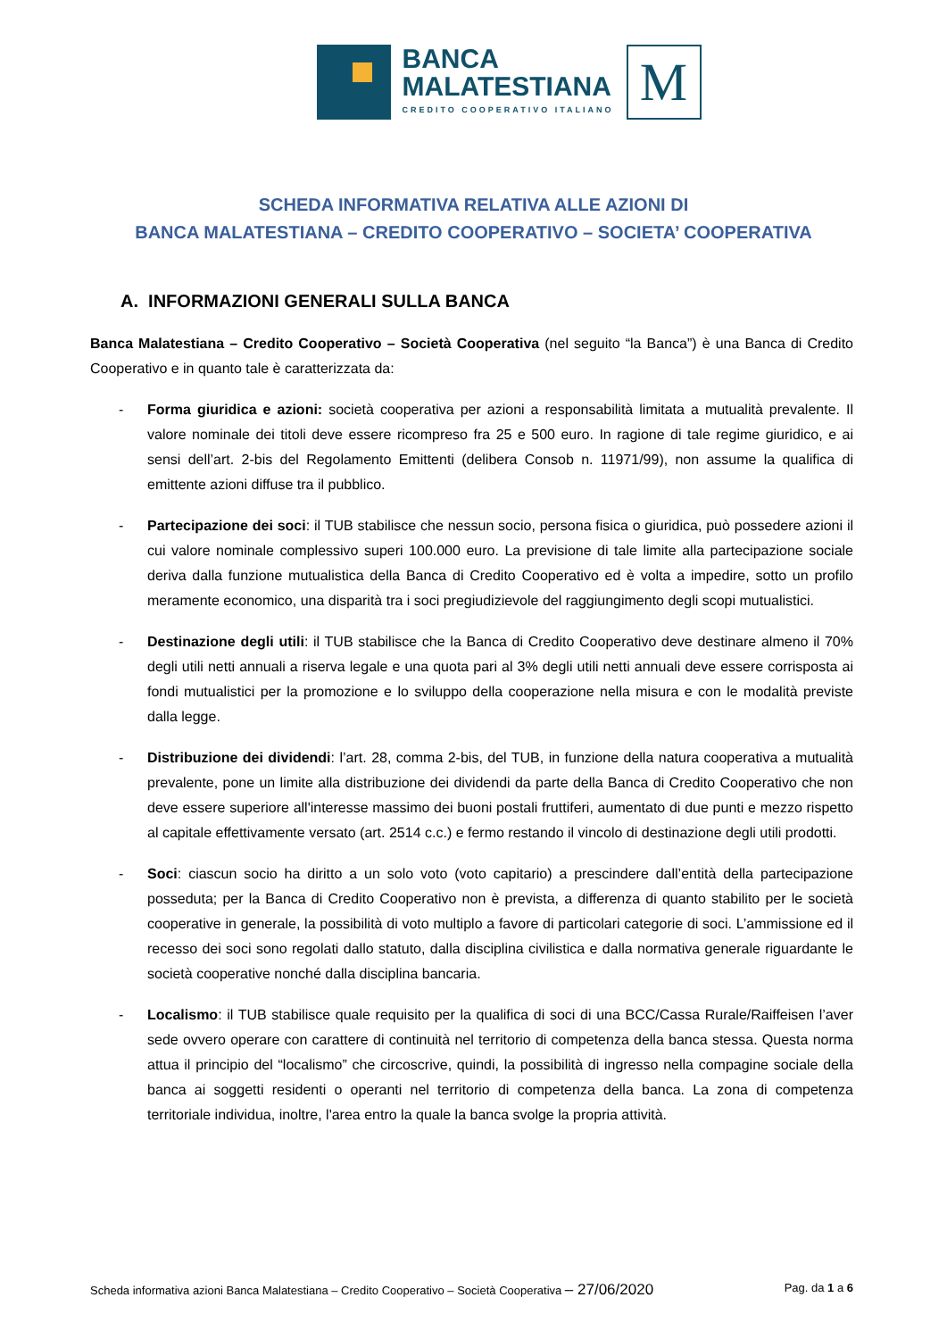BANCA
MALATESTIANA
CREDITO COOPERATIVO ITALIANO
M
SCHEDA INFORMATIVA RELATIVA ALLE AZIONI DI
BANCA MALATESTIANA – CREDITO COOPERATIVO – SOCIETA’ COOPERATIVA
A. INFORMAZIONI GENERALI SULLA BANCA
Banca Malatestiana – Credito Cooperativo – Società Cooperativa (nel seguito “la Banca”) è una Banca di Credito Cooperativo e in quanto tale è caratterizzata da:
- Forma giuridica e azioni: società cooperativa per azioni a responsabilità limitata a mutualità prevalente. Il valore nominale dei titoli deve essere ricompreso fra 25 e 500 euro. In ragione di tale regime giuridico, e ai sensi dell’art. 2-bis del Regolamento Emittenti (delibera Consob n. 11971/99), non assume la qualifica di emittente azioni diffuse tra il pubblico.
- Partecipazione dei soci: il TUB stabilisce che nessun socio, persona fisica o giuridica, può possedere azioni il cui valore nominale complessivo superi 100.000 euro. La previsione di tale limite alla partecipazione sociale deriva dalla funzione mutualistica della Banca di Credito Cooperativo ed è volta a impedire, sotto un profilo meramente economico, una disparità tra i soci pregiudizievole del raggiungimento degli scopi mutualistici.
- Destinazione degli utili: il TUB stabilisce che la Banca di Credito Cooperativo deve destinare almeno il 70% degli utili netti annuali a riserva legale e una quota pari al 3% degli utili netti annuali deve essere corrisposta ai fondi mutualistici per la promozione e lo sviluppo della cooperazione nella misura e con le modalità previste dalla legge.
- Distribuzione dei dividendi: l’art. 28, comma 2-bis, del TUB, in funzione della natura cooperativa a mutualità prevalente, pone un limite alla distribuzione dei dividendi da parte della Banca di Credito Cooperativo che non deve essere superiore all'interesse massimo dei buoni postali fruttiferi, aumentato di due punti e mezzo rispetto al capitale effettivamente versato (art. 2514 c.c.) e fermo restando il vincolo di destinazione degli utili prodotti.
- Soci: ciascun socio ha diritto a un solo voto (voto capitario) a prescindere dall’entità della partecipazione posseduta; per la Banca di Credito Cooperativo non è prevista, a differenza di quanto stabilito per le società cooperative in generale, la possibilità di voto multiplo a favore di particolari categorie di soci. L’ammissione ed il recesso dei soci sono regolati dallo statuto, dalla disciplina civilistica e dalla normativa generale riguardante le società cooperative nonché dalla disciplina bancaria.
- Localismo: il TUB stabilisce quale requisito per la qualifica di soci di una BCC/Cassa Rurale/Raiffeisen l’aver sede ovvero operare con carattere di continuità nel territorio di competenza della banca stessa. Questa norma attua il principio del “localismo” che circoscrive, quindi, la possibilità di ingresso nella compagine sociale della banca ai soggetti residenti o operanti nel territorio di competenza della banca. La zona di competenza territoriale individua, inoltre, l'area entro la quale la banca svolge la propria attività.
Scheda informativa azioni Banca Malatestiana – Credito Cooperativo – Società Cooperativa – 27/06/2020 Pag. da 1 a 6